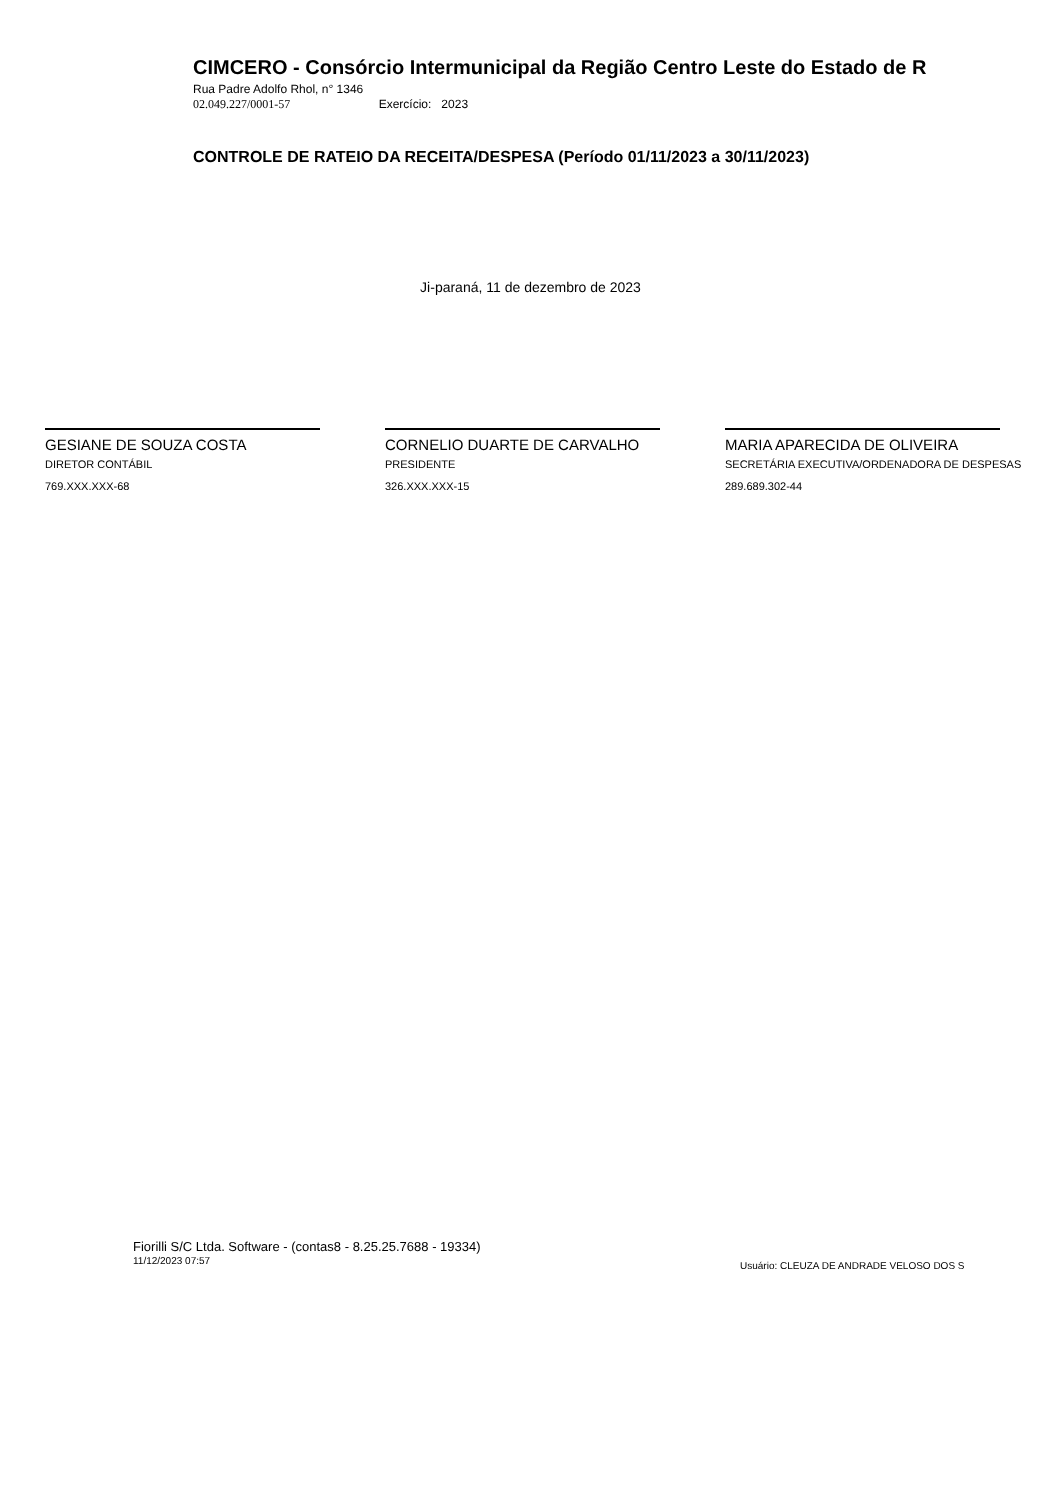CIMCERO - Consórcio Intermunicipal da Região Centro Leste do Estado de R
Rua Padre Adolfo Rhol, n° 1346
02.049.227/0001-57 Exercício: 2023
CONTROLE DE RATEIO DA RECEITA/DESPESA (Período 01/11/2023 a 30/11/2023)
Ji-paraná, 11 de dezembro de 2023
GESIANE DE SOUZA COSTA
DIRETOR CONTÁBIL
769.XXX.XXX-68
CORNELIO DUARTE DE CARVALHO
PRESIDENTE
326.XXX.XXX-15
MARIA APARECIDA DE OLIVEIRA
SECRETÁRIA EXECUTIVA/ORDENADORA DE DESPESAS
289.689.302-44
Fiorilli S/C Ltda. Software - (contas8 - 8.25.25.7688 - 19334)
11/12/2023 07:57
Usuário: CLEUZA DE ANDRADE VELOSO DOS S